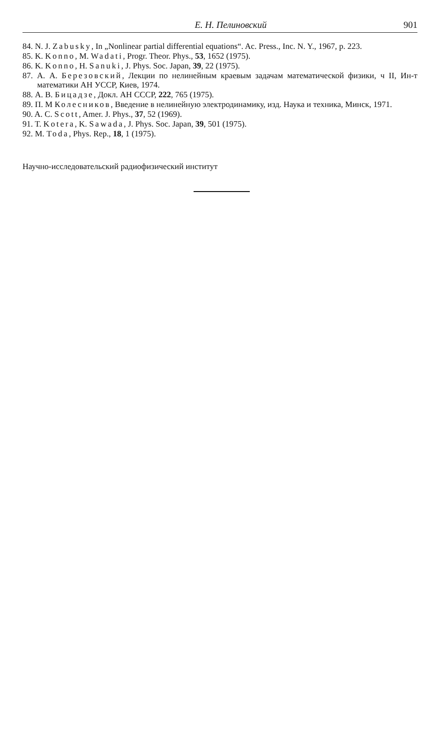Е. Н. Пелиновский 901
84. N. J. Zabusky, In „Nonlinear partial differential equations“. Ac. Press., Inc. N. Y., 1967, p. 223.
85. K. Konno, M. Wadati, Progr. Theor. Phys., 53, 1652 (1975).
86. K. Konno, H. Sanuki, J. Phys. Soc. Japan, 39, 22 (1975).
87. А. А. Березовский, Лекции по нелинейным краевым задачам математической физики, ч II, Ин-т математики АН УССР, Киев, 1974.
88. А. В. Бицадзе, Докл. АН СССР, 222, 765 (1975).
89. П. М Колесников, Введение в нелинейную электродинамику, изд. Наука и техника, Минск, 1971.
90. A. C. Scott, Amer. J. Phys., 37, 52 (1969).
91. T. Kotera, K. Sawada, J. Phys. Soc. Japan, 39, 501 (1975).
92. M. Toda, Phys. Rep., 18, 1 (1975).
Научно-исследовательский радиофизический институт